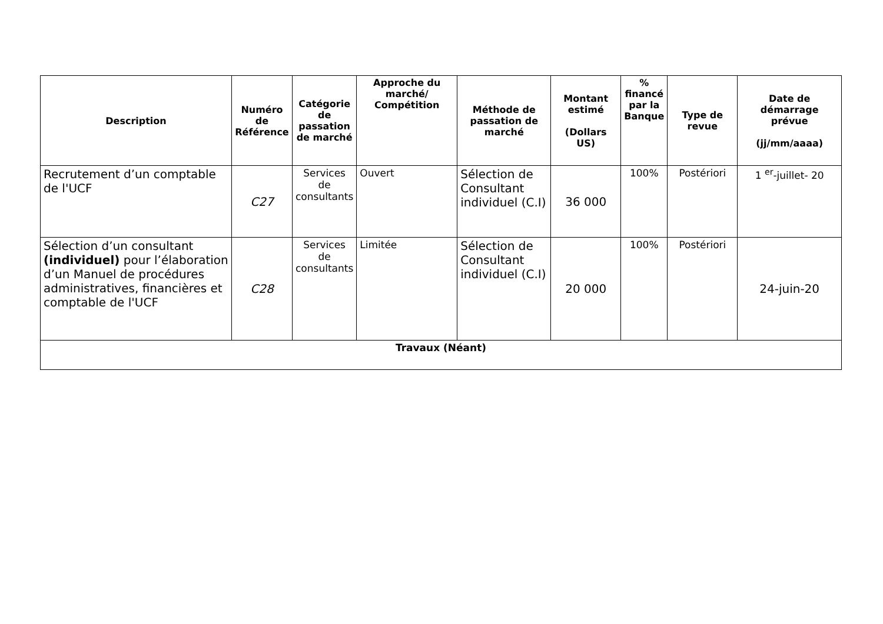| Description | Numéro de Référence | Catégorie de passation de marché | Approche du marché/ Compétition | Méthode de passation de marché | Montant estimé (Dollars US) | % financé par la Banque | Type de revue | Date de démarrage prévue (jj/mm/aaaa) |
| --- | --- | --- | --- | --- | --- | --- | --- | --- |
| Recrutement d’un comptable de l'UCF | C27 | Services de consultants | Ouvert | Sélection de Consultant individuel (C.I) | 36 000 | 100% | Postériori | 1 <sup>er</sup>-juillet- 20 |
| Sélection d’un consultant (individuel) pour l’élaboration d’un Manuel de procédures administratives, financières et comptable de l'UCF | C28 | Services de consultants | Limitée | Sélection de Consultant individuel (C.I) | 20 000 | 100% | Postériori | 24-juin-20 |
| Travaux (Néant) | | | | | | | | |